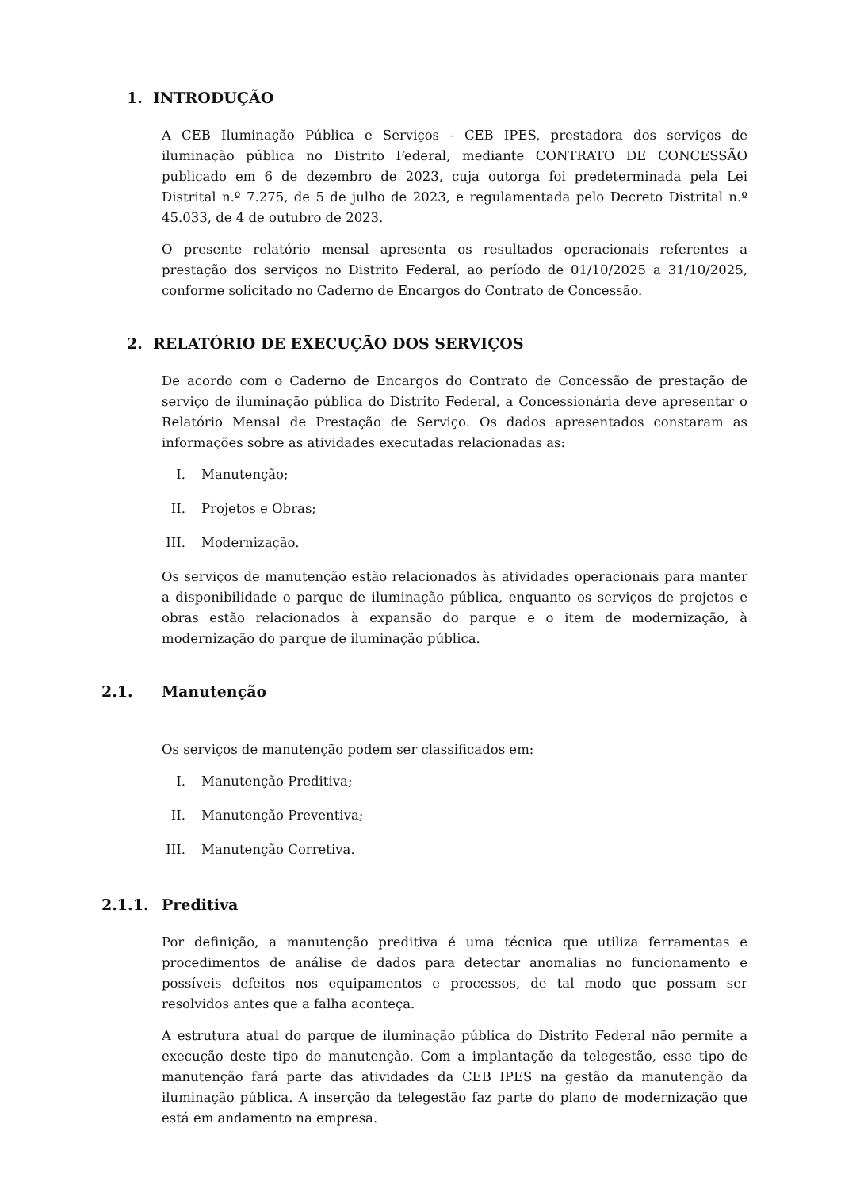1. INTRODUÇÃO
A CEB Iluminação Pública e Serviços - CEB IPES, prestadora dos serviços de iluminação pública no Distrito Federal, mediante CONTRATO DE CONCESSÃO publicado em 6 de dezembro de 2023, cuja outorga foi predeterminada pela Lei Distrital n.º 7.275, de 5 de julho de 2023, e regulamentada pelo Decreto Distrital n.º 45.033, de 4 de outubro de 2023.
O presente relatório mensal apresenta os resultados operacionais referentes a prestação dos serviços no Distrito Federal, ao período de 01/10/2025 a 31/10/2025, conforme solicitado no Caderno de Encargos do Contrato de Concessão.
2. RELATÓRIO DE EXECUÇÃO DOS SERVIÇOS
De acordo com o Caderno de Encargos do Contrato de Concessão de prestação de serviço de iluminação pública do Distrito Federal, a Concessionária deve apresentar o Relatório Mensal de Prestação de Serviço. Os dados apresentados constaram as informações sobre as atividades executadas relacionadas as:
I. Manutenção;
II. Projetos e Obras;
III. Modernização.
Os serviços de manutenção estão relacionados às atividades operacionais para manter a disponibilidade o parque de iluminação pública, enquanto os serviços de projetos e obras estão relacionados à expansão do parque e o item de modernização, à modernização do parque de iluminação pública.
2.1. Manutenção
Os serviços de manutenção podem ser classificados em:
I. Manutenção Preditiva;
II. Manutenção Preventiva;
III. Manutenção Corretiva.
2.1.1. Preditiva
Por definição, a manutenção preditiva é uma técnica que utiliza ferramentas e procedimentos de análise de dados para detectar anomalias no funcionamento e possíveis defeitos nos equipamentos e processos, de tal modo que possam ser resolvidos antes que a falha aconteça.
A estrutura atual do parque de iluminação pública do Distrito Federal não permite a execução deste tipo de manutenção. Com a implantação da telegestão, esse tipo de manutenção fará parte das atividades da CEB IPES na gestão da manutenção da iluminação pública. A inserção da telegestão faz parte do plano de modernização que está em andamento na empresa.